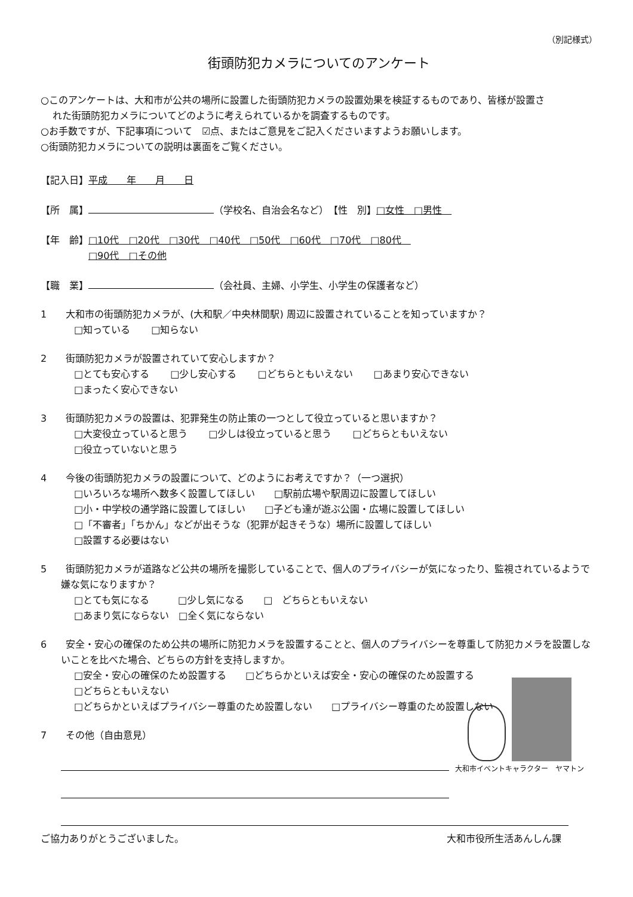（別記様式）
街頭防犯カメラについてのアンケート
○このアンケートは、大和市が公共の場所に設置した街頭防犯カメラの設置効果を検証するものであり、皆様が設置さ
れた街頭防犯カメラについてどのように考えられているかを調査するものです。
○お手数ですが、下記事項について　☑点、またはご意見をご記入くださいますようお願いします。
○街頭防犯カメラについての説明は裏面をご覧ください。
【記入日】平成　　年　　月　　日
【所　属】 （学校名、自治会名など）　【性　別】□女性　□男性　
【年　齢】□10代　□20代　□30代　□40代　□50代　□60代　□70代　□80代　
□90代　□その他
【職　業】 （会社員、主婦、小学生、小学生の保護者など）
1　　大和市の街頭防犯カメラが、(大和駅／中央林間駅) 周辺に設置されていることを知っていますか？
□知っている □知らない
2　　街頭防犯カメラが設置されていて安心しますか？
□とても安心する □少し安心する □どちらともいえない □あまり安心できない
□まったく安心できない
3　　街頭防犯カメラの設置は、犯罪発生の防止策の一つとして役立っていると思いますか？
□大変役立っていると思う □少しは役立っていると思う □どちらともいえない
□役立っていないと思う
4　　今後の街頭防犯カメラの設置について、どのようにお考えですか？（一つ選択）
□いろいろな場所へ数多く設置してほしい　　□駅前広場や駅周辺に設置してほしい
□小・中学校の通学路に設置してほしい　　□子ども達が遊ぶ公園・広場に設置してほしい
□「不審者」「ちかん」などが出そうな（犯罪が起きそうな）場所に設置してほしい
□設置する必要はない
5　　街頭防犯カメラが道路など公共の場所を撮影していることで、個人のプライバシーが気になったり、監視されているようで嫌な気になりますか？
□とても気になる　　　□少し気になる　　□　どちらともいえない
□あまり気にならない　□全く気にならない
6　　安全・安心の確保のため公共の場所に防犯カメラを設置することと、個人のプライバシーを尊重して防犯カメラを設置しないことを比べた場合、どちらの方針を支持しますか。
□安全・安心の確保のため設置する　　□どちらかといえば安全・安心の確保のため設置する
□どちらともいえない
□どちらかといえばプライバシー尊重のため設置しない　　□プライバシー尊重のため設置しない
7　　その他（自由意見）
大和市イベントキャラクター　ヤマトン
ご協力ありがとうございました。 大和市役所生活あんしん課